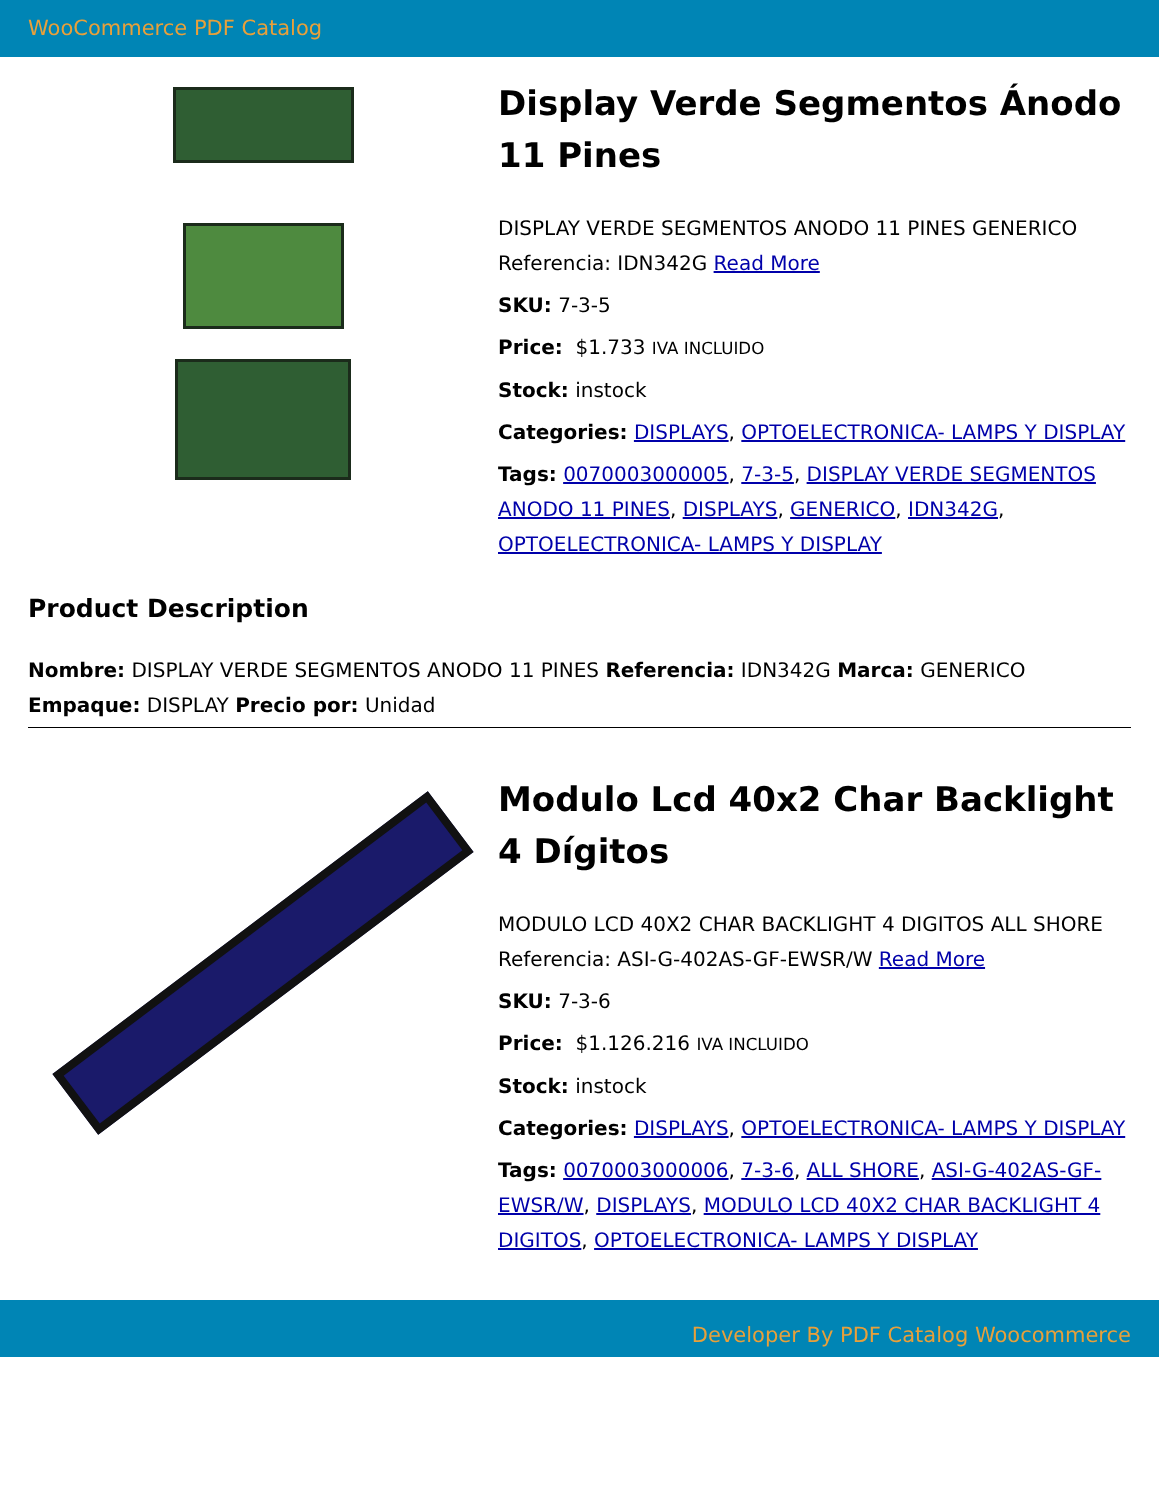WooCommerce PDF Catalog
Display Verde Segmentos Ánodo 11 Pines
DISPLAY VERDE SEGMENTOS ANODO 11 PINES GENERICO Referencia: IDN342G Read More
SKU: 7-3-5
Price: $1.733 IVA INCLUIDO
Stock: instock
Categories: DISPLAYS, OPTOELECTRONICA- LAMPS Y DISPLAY
Tags: 0070003000005, 7-3-5, DISPLAY VERDE SEGMENTOS ANODO 11 PINES, DISPLAYS, GENERICO, IDN342G, OPTOELECTRONICA- LAMPS Y DISPLAY
Product Description
Nombre: DISPLAY VERDE SEGMENTOS ANODO 11 PINES Referencia: IDN342G Marca: GENERICO Empaque: DISPLAY Precio por: Unidad
Modulo Lcd 40x2 Char Backlight 4 Dígitos
MODULO LCD 40X2 CHAR BACKLIGHT 4 DIGITOS ALL SHORE Referencia: ASI-G-402AS-GF-EWSR/W Read More
SKU: 7-3-6
Price: $1.126.216 IVA INCLUIDO
Stock: instock
Categories: DISPLAYS, OPTOELECTRONICA- LAMPS Y DISPLAY
Tags: 0070003000006, 7-3-6, ALL SHORE, ASI-G-402AS-GF-EWSR/W, DISPLAYS, MODULO LCD 40X2 CHAR BACKLIGHT 4 DIGITOS, OPTOELECTRONICA- LAMPS Y DISPLAY
Developer By PDF Catalog Woocommerce